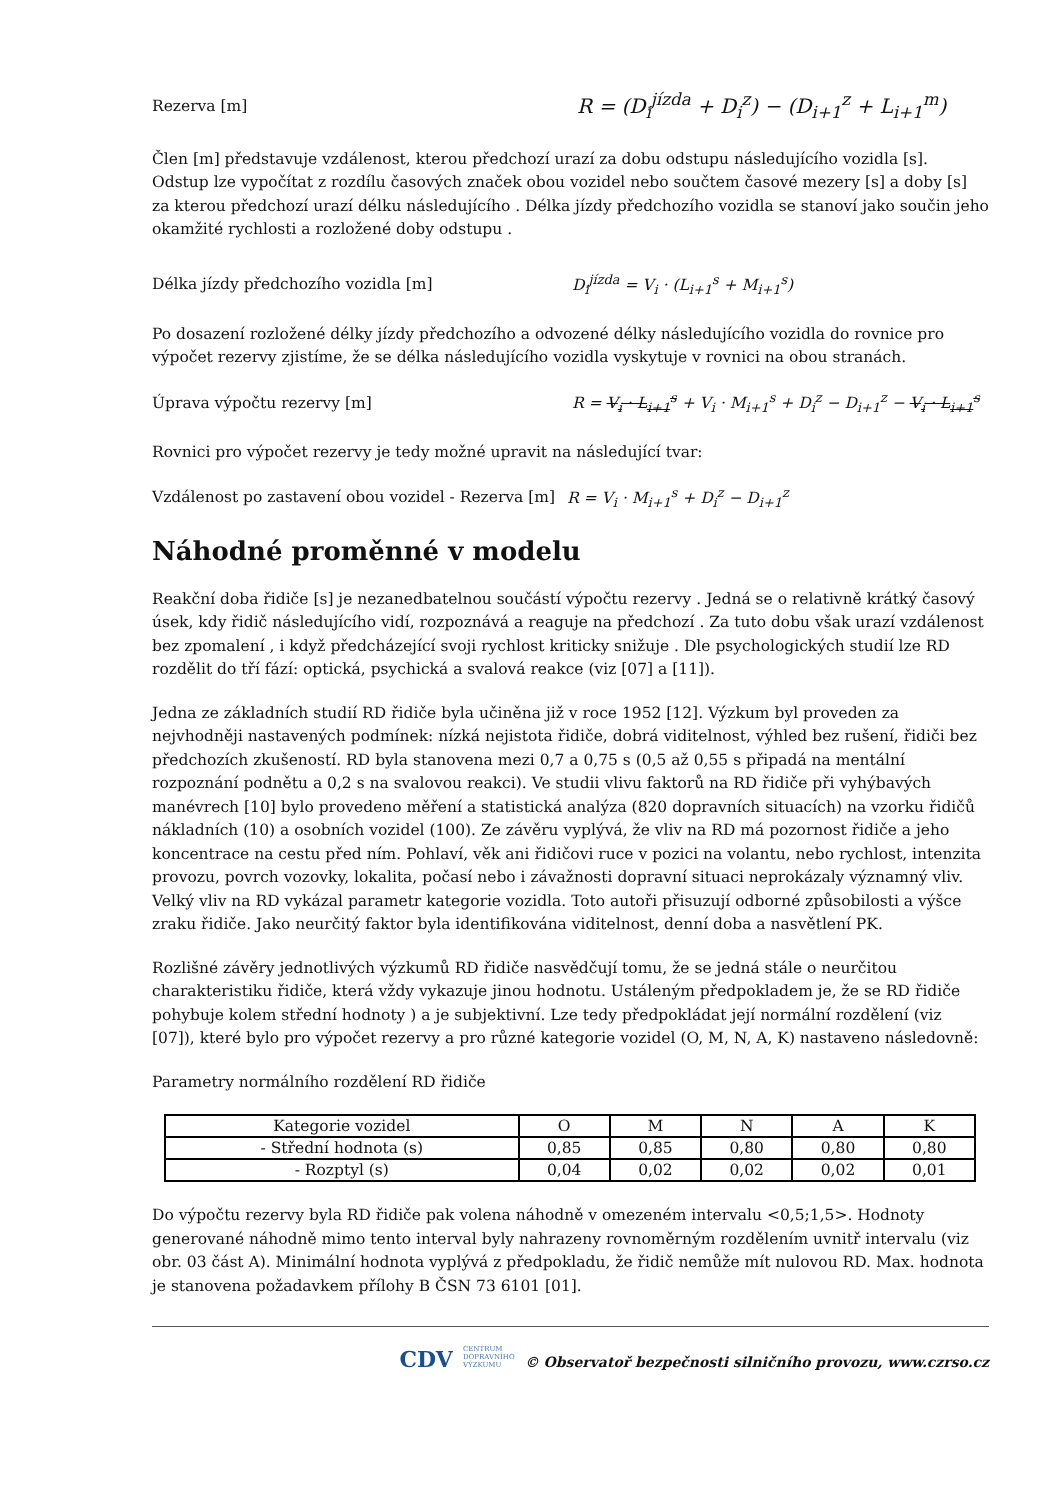Rezerva [m]
R = (D<sub>i</sub><sup>jízda</sup> + D<sub>i</sub><sup>z</sup>) − (D<sub>i+1</sub><sup>z</sup> + L<sub>i+1</sub><sup>m</sup>)
Člen [m] představuje vzdálenost, kterou předchozí urazí za dobu odstupu následujícího vozidla [s]. Odstup lze vypočítat z rozdílu časových značek obou vozidel nebo součtem časové mezery [s] a doby [s] za kterou předchozí urazí délku následujícího . Délka jízdy předchozího vozidla se stanoví jako součin jeho okamžité rychlosti a rozložené doby odstupu .
Délka jízdy předchozího vozidla [m] D<sub>i</sub><sup>jízda</sup> = V<sub>i</sub> · (L<sub>i+1</sub><sup>s</sup> + M<sub>i+1</sub><sup>s</sup>)
Po dosazení rozložené délky jízdy předchozího a odvozené délky následujícího vozidla do rovnice pro výpočet rezervy zjistíme, že se délka následujícího vozidla vyskytuje v rovnici na obou stranách.
Úprava výpočtu rezervy [m]
R = V<sub>i</sub> · L<sub>i+1</sub><sup>s</sup> + V<sub>i</sub> · M<sub>i+1</sub><sup>s</sup> + D<sub>i</sub><sup>z</sup> − D<sub>i+1</sub><sup>z</sup> − V<sub>i</sub> · L<sub>i+1</sub><sup>s</sup>
Rovnici pro výpočet rezervy je tedy možné upravit na následující tvar:
Vzdálenost po zastavení obou vozidel - Rezerva [m]
R = V<sub>i</sub> · M<sub>i+1</sub><sup>s</sup> + D<sub>i</sub><sup>z</sup> − D<sub>i+1</sub><sup>z</sup>
Náhodné proměnné v modelu
Reakční doba řidiče [s] je nezanedbatelnou součástí výpočtu rezervy . Jedná se o relativně krátký časový úsek, kdy řidič následujícího vidí, rozpoznává a reaguje na předchozí . Za tuto dobu však urazí vzdálenost bez zpomalení , i když předcházející svoji rychlost kriticky snižuje . Dle psychologických studií lze RD rozdělit do tří fází: optická, psychická a svalová reakce (viz [07] a [11]).
Jedna ze základních studií RD řidiče byla učiněna již v roce 1952 [12]. Výzkum byl proveden za nejvhodněji nastavených podmínek: nízká nejistota řidiče, dobrá viditelnost, výhled bez rušení, řidiči bez předchozích zkušeností. RD byla stanovena mezi 0,7 a 0,75 s (0,5 až 0,55 s připadá na mentální rozpoznání podnětu a 0,2 s na svalovou reakci). Ve studii vlivu faktorů na RD řidiče při vyhýbavých manévrech [10] bylo provedeno měření a statistická analýza (820 dopravních situacích) na vzorku řidičů nákladních (10) a osobních vozidel (100). Ze závěru vyplývá, že vliv na RD má pozornost řidiče a jeho koncentrace na cestu před ním. Pohlaví, věk ani řidičovi ruce v pozici na volantu, nebo rychlost, intenzita provozu, povrch vozovky, lokalita, počasí nebo i závažnosti dopravní situaci neprokázaly významný vliv. Velký vliv na RD vykázal parametr kategorie vozidla. Toto autoři přisuzují odborné způsobilosti a výšce zraku řidiče. Jako neurčitý faktor byla identifikována viditelnost, denní doba a nasvětlení PK.
Rozlišné závěry jednotlivých výzkumů RD řidiče nasvědčují tomu, že se jedná stále o neurčitou charakteristiku řidiče, která vždy vykazuje jinou hodnotu. Ustáleným předpokladem je, že se RD řidiče pohybuje kolem střední hodnoty ) a je subjektivní. Lze tedy předpokládat její normální rozdělení (viz [07]), které bylo pro výpočet rezervy a pro různé kategorie vozidel (O, M, N, A, K) nastaveno následovně:
Parametry normálního rozdělení RD řidiče
| Kategorie vozidel | O | M | N | A | K |
| - Střední hodnota (s) | 0,85 | 0,85 | 0,80 | 0,80 | 0,80 |
| - Rozptyl (s) | 0,04 | 0,02 | 0,02 | 0,02 | 0,01 |
Do výpočtu rezervy byla RD řidiče pak volena náhodně v omezeném intervalu <0,5;1,5>. Hodnoty generované náhodně mimo tento interval byly nahrazeny rovnoměrným rozdělením uvnitř intervalu (viz obr. 03 část A). Minimální hodnota vyplývá z předpokladu, že řidič nemůže mít nulovou RD. Max. hodnota je stanovena požadavkem přílohy B ČSN 73 6101 [01].
CDV CENTRUM
DOPRAVNÍHO
VÝZKUMU © Observatoř bezpečnosti silničního provozu, www.czrso.cz